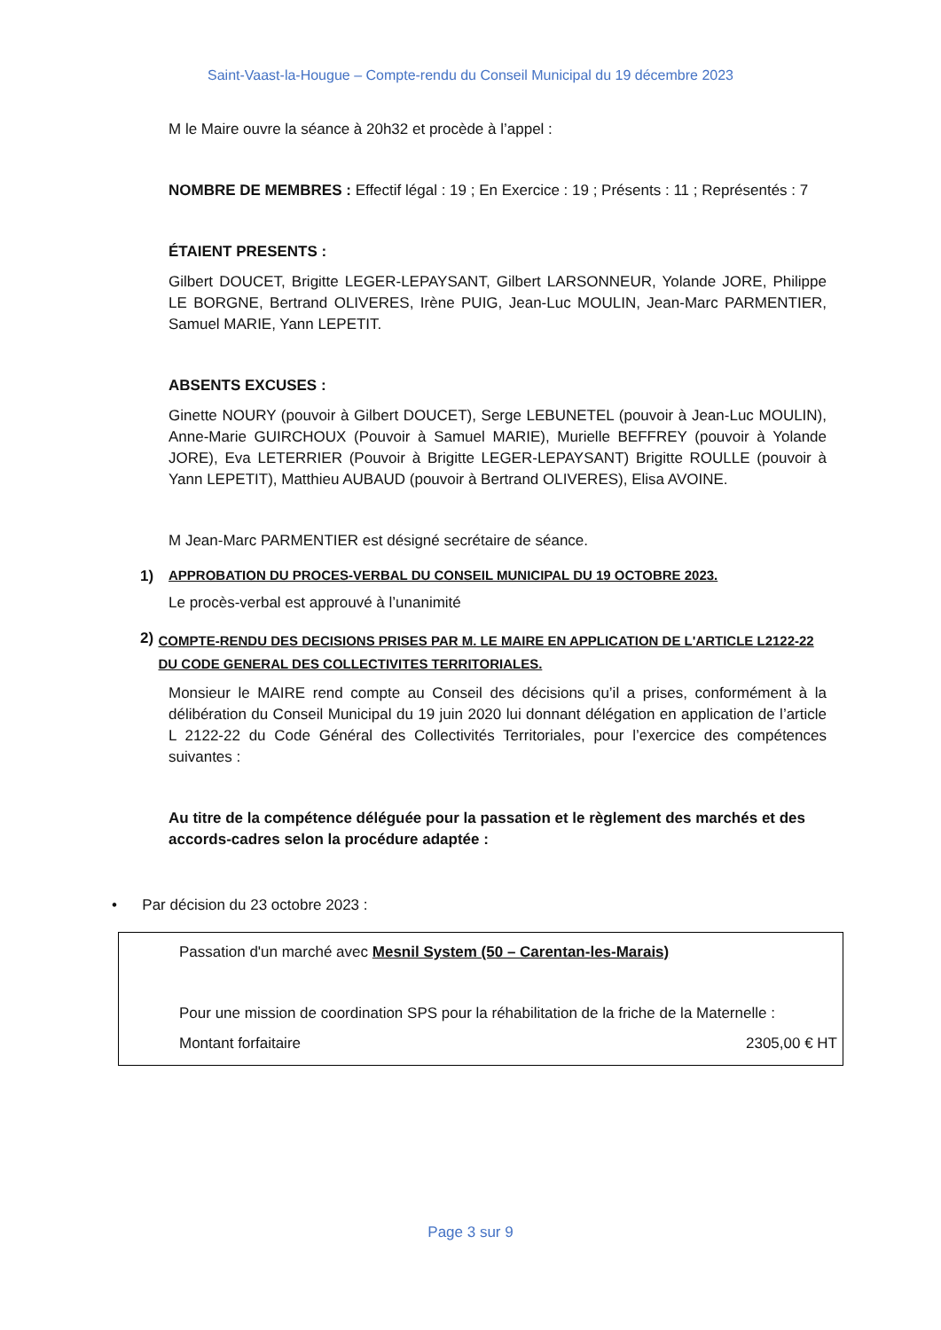Saint-Vaast-la-Hougue – Compte-rendu du Conseil Municipal du 19 décembre 2023
M le Maire ouvre la séance à 20h32 et procède à l’appel :
NOMBRE DE MEMBRES : Effectif légal : 19 ; En Exercice : 19 ; Présents : 11 ; Représentés : 7
ÉTAIENT PRESENTS :
Gilbert DOUCET, Brigitte LEGER-LEPAYSANT, Gilbert LARSONNEUR, Yolande JORE, Philippe LE BORGNE, Bertrand OLIVERES, Irène PUIG, Jean-Luc MOULIN, Jean-Marc PARMENTIER, Samuel MARIE, Yann LEPETIT.
ABSENTS EXCUSES :
Ginette NOURY (pouvoir à Gilbert DOUCET), Serge LEBUNETEL (pouvoir à Jean-Luc MOULIN), Anne-Marie GUIRCHOUX (Pouvoir à Samuel MARIE), Murielle BEFFREY (pouvoir à Yolande JORE), Eva LETERRIER (Pouvoir à Brigitte LEGER-LEPAYSANT) Brigitte ROULLE (pouvoir à Yann LEPETIT), Matthieu AUBAUD (pouvoir à Bertrand OLIVERES), Elisa AVOINE.
M Jean-Marc PARMENTIER est désigné secrétaire de séance.
1) APPROBATION DU PROCES-VERBAL DU CONSEIL MUNICIPAL DU 19 OCTOBRE 2023.
Le procès-verbal est approuvé à l’unanimité
2) COMPTE-RENDU DES DECISIONS PRISES PAR M. LE MAIRE EN APPLICATION DE L'ARTICLE L2122-22 DU CODE GENERAL DES COLLECTIVITES TERRITORIALES.
Monsieur le MAIRE rend compte au Conseil des décisions qu’il a prises, conformément à la délibération du Conseil Municipal du 19 juin 2020 lui donnant délégation en application de l’article L 2122-22 du Code Général des Collectivités Territoriales, pour l’exercice des compétences suivantes :
Au titre de la compétence déléguée pour la passation et le règlement des marchés et des accords-cadres selon la procédure adaptée :
• Par décision du 23 octobre 2023 :
Passation d'un marché avec Mesnil System (50 – Carentan-les-Marais)
Pour une mission de coordination SPS pour la réhabilitation de la friche de la Maternelle :
Montant forfaitaire 2305,00 € HT
Page 3 sur 9